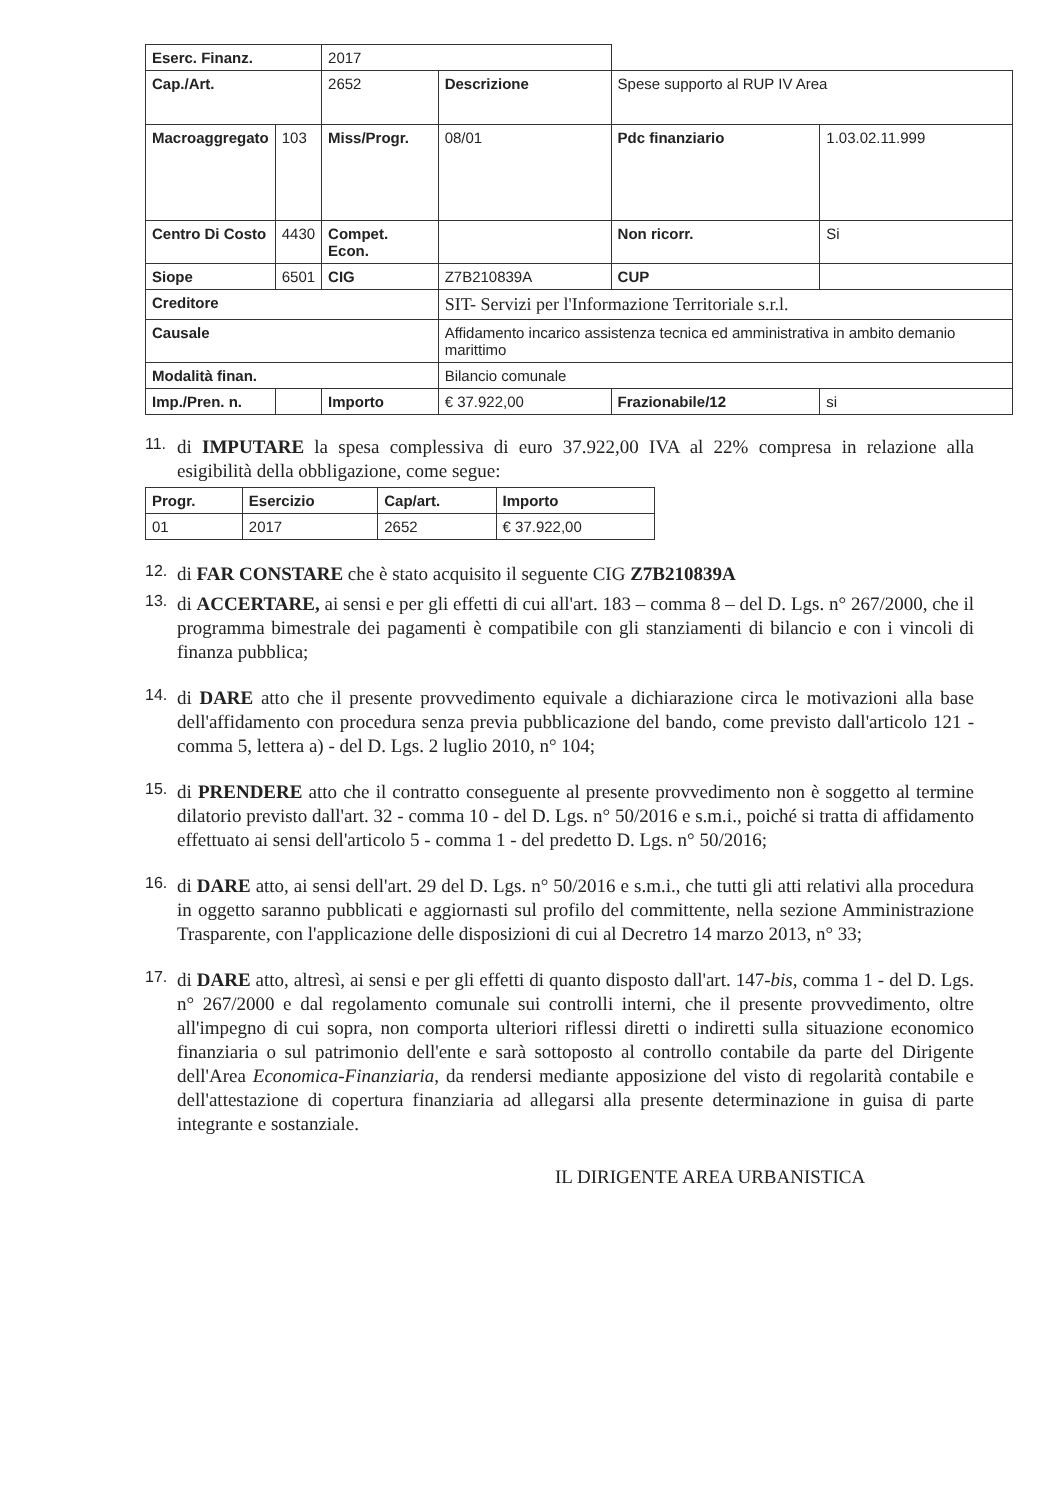| Eserc. Finanz. | | 2017 | | | |
| Cap./Art. | | 2652 | Descrizione | Spese supporto al RUP IV Area | |
| Macroaggregato | 103 | Miss/Progr. | 08/01 | Pdc finanziario | 1.03.02.11.999 |
| Centro Di Costo | 4430 | Compet. Econ. | | Non ricorr. | Si |
| Siope | 6501 | CIG | Z7B210839A | CUP | |
| Creditore | | | SIT- Servizi per l'Informazione Territoriale s.r.l. | | |
| Causale | | | Affidamento incarico assistenza tecnica ed amministrativa in ambito demanio marittimo | | |
| Modalità finan. | | | Bilancio comunale | | |
| Imp./Pren. n. | | Importo | € 37.922,00 | Frazionabile/12 | si |
11.
di IMPUTARE la spesa complessiva di euro 37.922,00 IVA al 22% compresa in relazione alla esigibilità della obbligazione, come segue:
| Progr. | Esercizio | Cap/art. | Importo |
| --- | --- | --- | --- |
| 01 | 2017 | 2652 | € 37.922,00 |
12.
di FAR CONSTARE che è stato acquisito il seguente CIG Z7B210839A
13.
di ACCERTARE, ai sensi e per gli effetti di cui all'art. 183 – comma 8 – del D. Lgs. n° 267/2000, che il programma bimestrale dei pagamenti è compatibile con gli stanziamenti di bilancio e con i vincoli di finanza pubblica;
14.
di DARE atto che il presente provvedimento equivale a dichiarazione circa le motivazioni alla base dell'affidamento con procedura senza previa pubblicazione del bando, come previsto dall'articolo 121 - comma 5, lettera a) - del D. Lgs. 2 luglio 2010, n° 104;
15.
di PRENDERE atto che il contratto conseguente al presente provvedimento non è soggetto al termine dilatorio previsto dall'art. 32 - comma 10 - del D. Lgs. n° 50/2016 e s.m.i., poiché si tratta di affidamento effettuato ai sensi dell'articolo 5 - comma 1 - del predetto D. Lgs. n° 50/2016;
16.
di DARE atto, ai sensi dell'art. 29 del D. Lgs. n° 50/2016 e s.m.i., che tutti gli atti relativi alla procedura in oggetto saranno pubblicati e aggiornasti sul profilo del committente, nella sezione Amministrazione Trasparente, con l'applicazione delle disposizioni di cui al Decretro 14 marzo 2013, n° 33;
17.
di DARE atto, altresì, ai sensi e per gli effetti di quanto disposto dall'art. 147-bis, comma 1 - del D. Lgs. n° 267/2000 e dal regolamento comunale sui controlli interni, che il presente provvedimento, oltre all'impegno di cui sopra, non comporta ulteriori riflessi diretti o indiretti sulla situazione economico finanziaria o sul patrimonio dell'ente e sarà sottoposto al controllo contabile da parte del Dirigente dell'Area Economica-Finanziaria, da rendersi mediante apposizione del visto di regolarità contabile e dell'attestazione di copertura finanziaria ad allegarsi alla presente determinazione in guisa di parte integrante e sostanziale.
IL DIRIGENTE AREA URBANISTICA